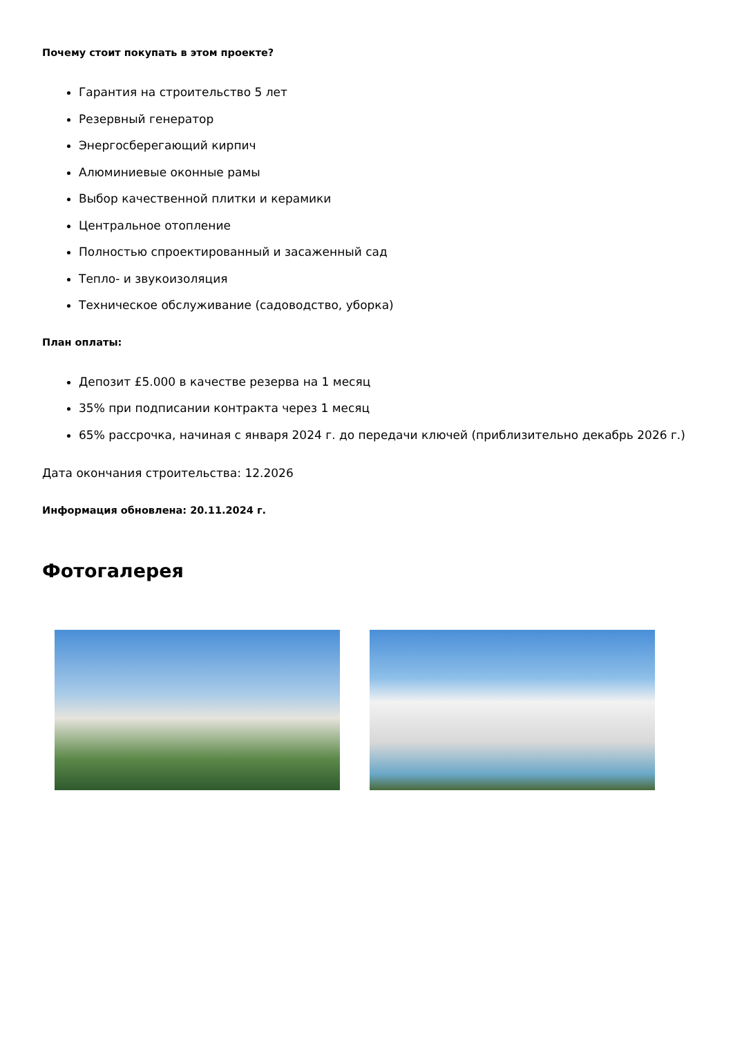Почему стоит покупать в этом проекте?
Гарантия на строительство 5 лет
Резервный генератор
Энергосберегающий кирпич
Алюминиевые оконные рамы
Выбор качественной плитки и керамики
Центральное отопление
Полностью спроектированный и засаженный сад
Тепло- и звукоизоляция
Техническое обслуживание (садоводство, уборка)
План оплаты:
Депозит £5.000 в качестве резерва на 1 месяц
35% при подписании контракта через 1 месяц
65% рассрочка, начиная с января 2024 г. до передачи ключей (приблизительно декабрь 2026 г.)
Дата окончания строительства: 12.2026
Информация обновлена: 20.11.2024 г.
Фотогалерея